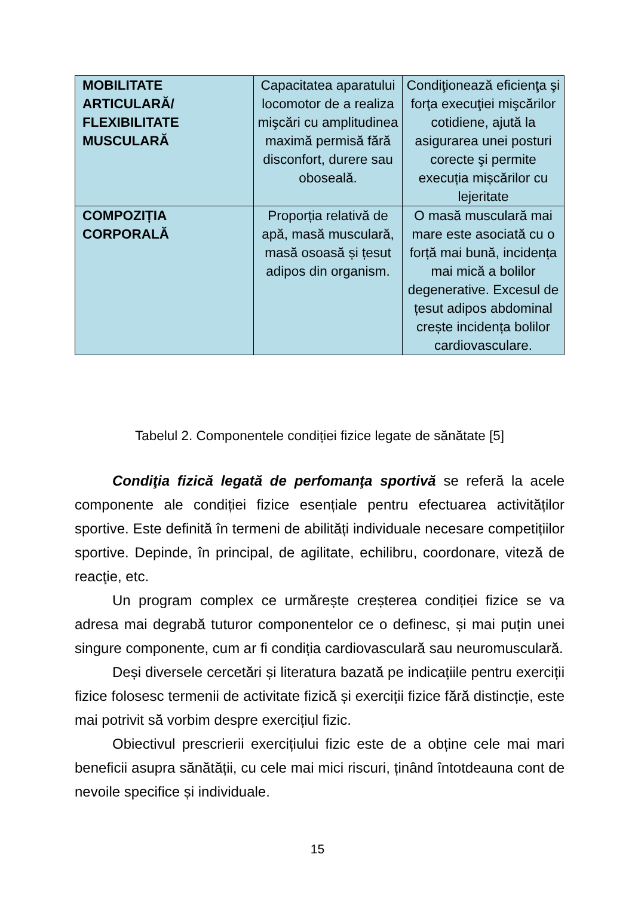| MOBILITATE ARTICULARĂ/ FLEXIBILITATE MUSCULARĂ | Capacitatea aparatului locomotor de a realiza mişcări cu amplitudinea maximă permisă fără disconfort, durere sau oboseală. | Condiţionează eficienţa şi forţa execuţiei mişcărilor cotidiene, ajută la asigurarea unei posturi corecte şi permite execuția mișcărilor cu lejeritate |
| COMPOZIȚIA CORPORALĂ | Proporția relativă de apă, masă musculară, masă osoasă și țesut adipos din organism. | O masă musculară mai mare este asociată cu o forță mai bună, incidența mai mică a bolilor degenerative. Excesul de țesut adipos abdominal crește incidența bolilor cardiovasculare. |
Tabelul 2. Componentele condiției fizice legate de sănătate [5]
Condiţia fizică legată de perfomanţa sportivă se referă la acele componente ale condiției fizice esențiale pentru efectuarea activităților sportive. Este definită în termeni de abilități individuale necesare competițiilor sportive. Depinde, în principal, de agilitate, echilibru, coordonare, viteză de reacţie, etc.
Un program complex ce urmărește creșterea condiției fizice se va adresa mai degrabă tuturor componentelor ce o definesc, și mai puțin unei singure componente, cum ar fi condiția cardiovasculară sau neuromusculară.
Deși diversele cercetări și literatura bazată pe indicațiile pentru exerciții fizice folosesc termenii de activitate fizică și exerciții fizice fără distincție, este mai potrivit să vorbim despre exercițiul fizic.
Obiectivul prescrierii exercițiului fizic este de a obține cele mai mari beneficii asupra sănătății, cu cele mai mici riscuri, ținând întotdeauna cont de nevoile specifice și individuale.
15